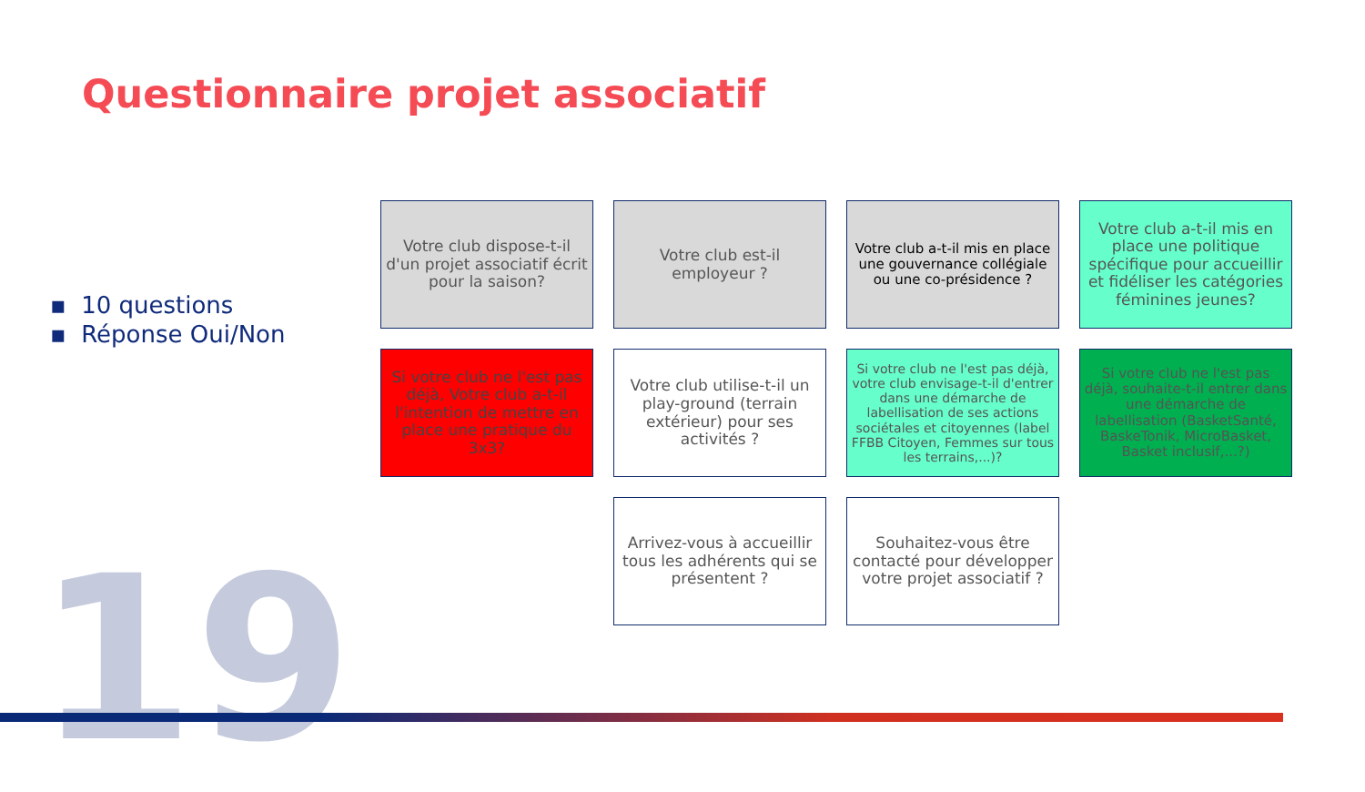Questionnaire projet associatif
▪ 10 questions
▪ Réponse Oui/Non
Votre club dispose-t-il d'un projet associatif écrit pour la saison?
Votre club est-il employeur ?
Votre club a-t-il mis en place une gouvernance collégiale ou une co-présidence ?
Votre club a-t-il mis en place une politique spécifique pour accueillir et fidéliser les catégories féminines jeunes?
Si votre club ne l'est pas déjà, Votre club a-t-il l'intention de mettre en place une pratique du 3x3?
Votre club utilise-t-il un play-ground (terrain extérieur) pour ses activités ?
Si votre club ne l'est pas déjà, votre club envisage-t-il d'entrer dans une démarche de labellisation de ses actions sociétales et citoyennes (label FFBB Citoyen, Femmes sur tous les terrains,...)?
Si votre club ne l'est pas déjà, souhaite-t-il entrer dans une démarche de labellisation (BasketSanté, BaskeTonik, MicroBasket, Basket inclusif,...?)
Arrivez-vous à accueillir tous les adhérents qui se présentent ?
Souhaitez-vous être contacté pour développer votre projet associatif ?
19